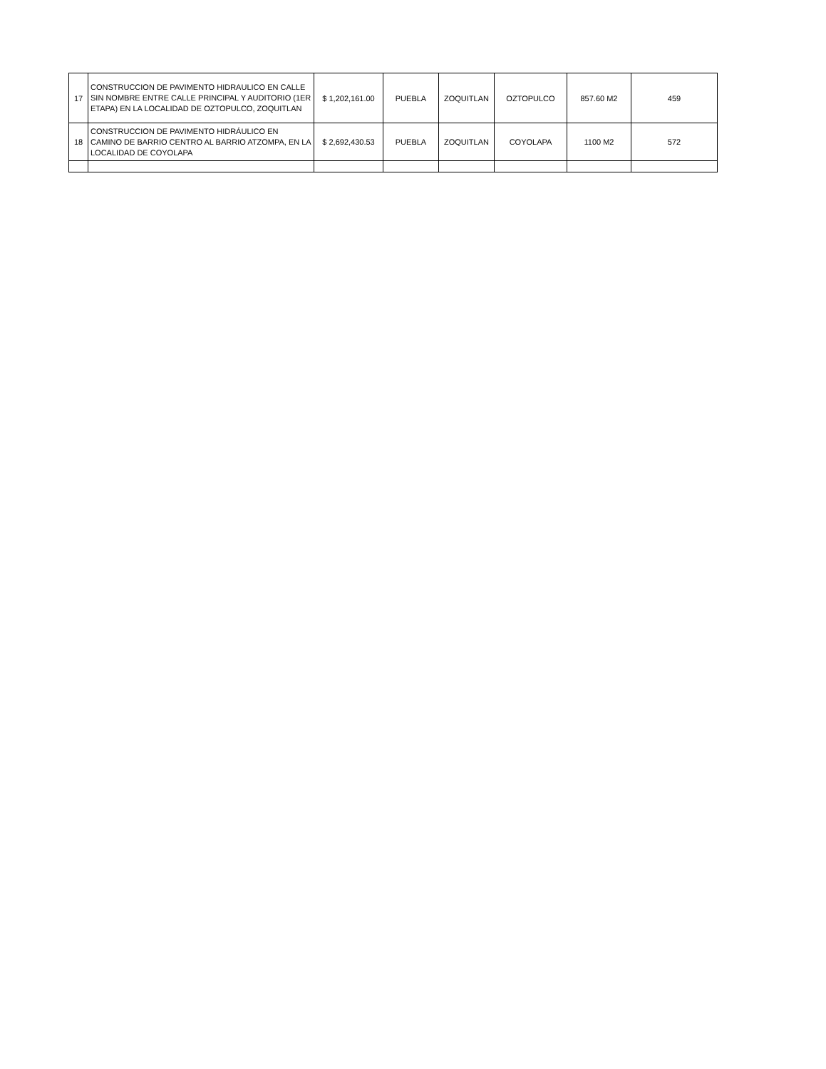| 17 | CONSTRUCCION DE PAVIMENTO HIDRAULICO EN CALLE SIN NOMBRE ENTRE CALLE PRINCIPAL Y AUDITORIO (1ER ETAPA) EN LA LOCALIDAD DE OZTOPULCO, ZOQUITLAN | $ 1,202,161.00 | PUEBLA | ZOQUITLAN | OZTOPULCO | 857.60 M2 | 459 |
| 18 | CONSTRUCCION DE PAVIMENTO HIDRÁULICO EN CAMINO DE BARRIO CENTRO AL BARRIO ATZOMPA, EN LA LOCALIDAD DE COYOLAPA | $ 2,692,430.53 | PUEBLA | ZOQUITLAN | COYOLAPA | 1100 M2 | 572 |